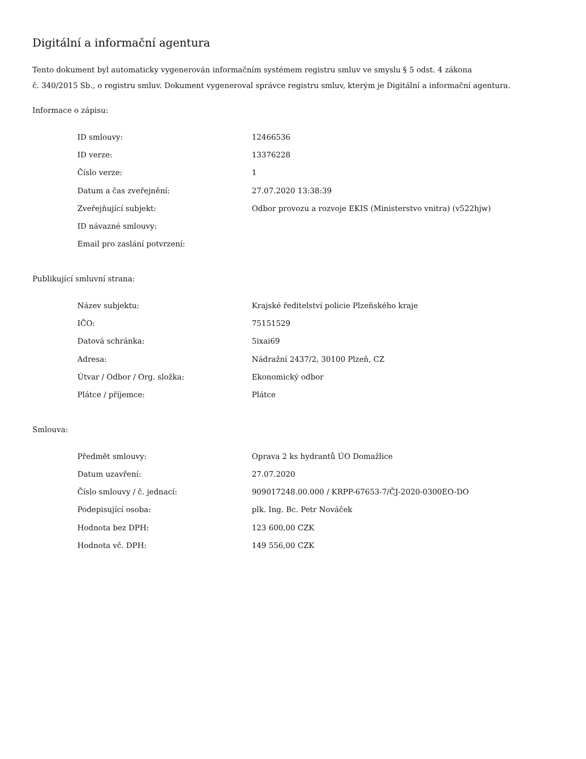Digitální a informační agentura
Tento dokument byl automaticky vygenerován informačním systémem registru smluv ve smyslu § 5 odst. 4 zákona
č. 340/2015 Sb., o registru smluv. Dokument vygeneroval správce registru smluv, kterým je Digitální a informační agentura.
Informace o zápisu:
| ID smlouvy: | 12466536 |
| ID verze: | 13376228 |
| Číslo verze: | 1 |
| Datum a čas zveřejnění: | 27.07.2020 13:38:39 |
| Zveřejňující subjekt: | Odbor provozu a rozvoje EKIS (Ministerstvo vnitra) (v522hjw) |
| ID návazné smlouvy: | |
| Email pro zaslání potvrzení: | |
Publikující smluvní strana:
| Název subjektu: | Krajské ředitelství policie Plzeňského kraje |
| IČO: | 75151529 |
| Datová schránka: | 5ixai69 |
| Adresa: | Nádražní 2437/2, 30100 Plzeň, CZ |
| Útvar / Odbor / Org. složka: | Ekonomický odbor |
| Plátce / příjemce: | Plátce |
Smlouva:
| Předmět smlouvy: | Oprava 2 ks hydrantů ÚO Domažlice |
| Datum uzavření: | 27.07.2020 |
| Číslo smlouvy / č. jednací: | 909017248.00.000 / KRPP-67653-7/ČJ-2020-0300EO-DO |
| Podepisující osoba: | plk. Ing. Bc. Petr Nováček |
| Hodnota bez DPH: | 123 600,00 CZK |
| Hodnota vč. DPH: | 149 556,00 CZK |